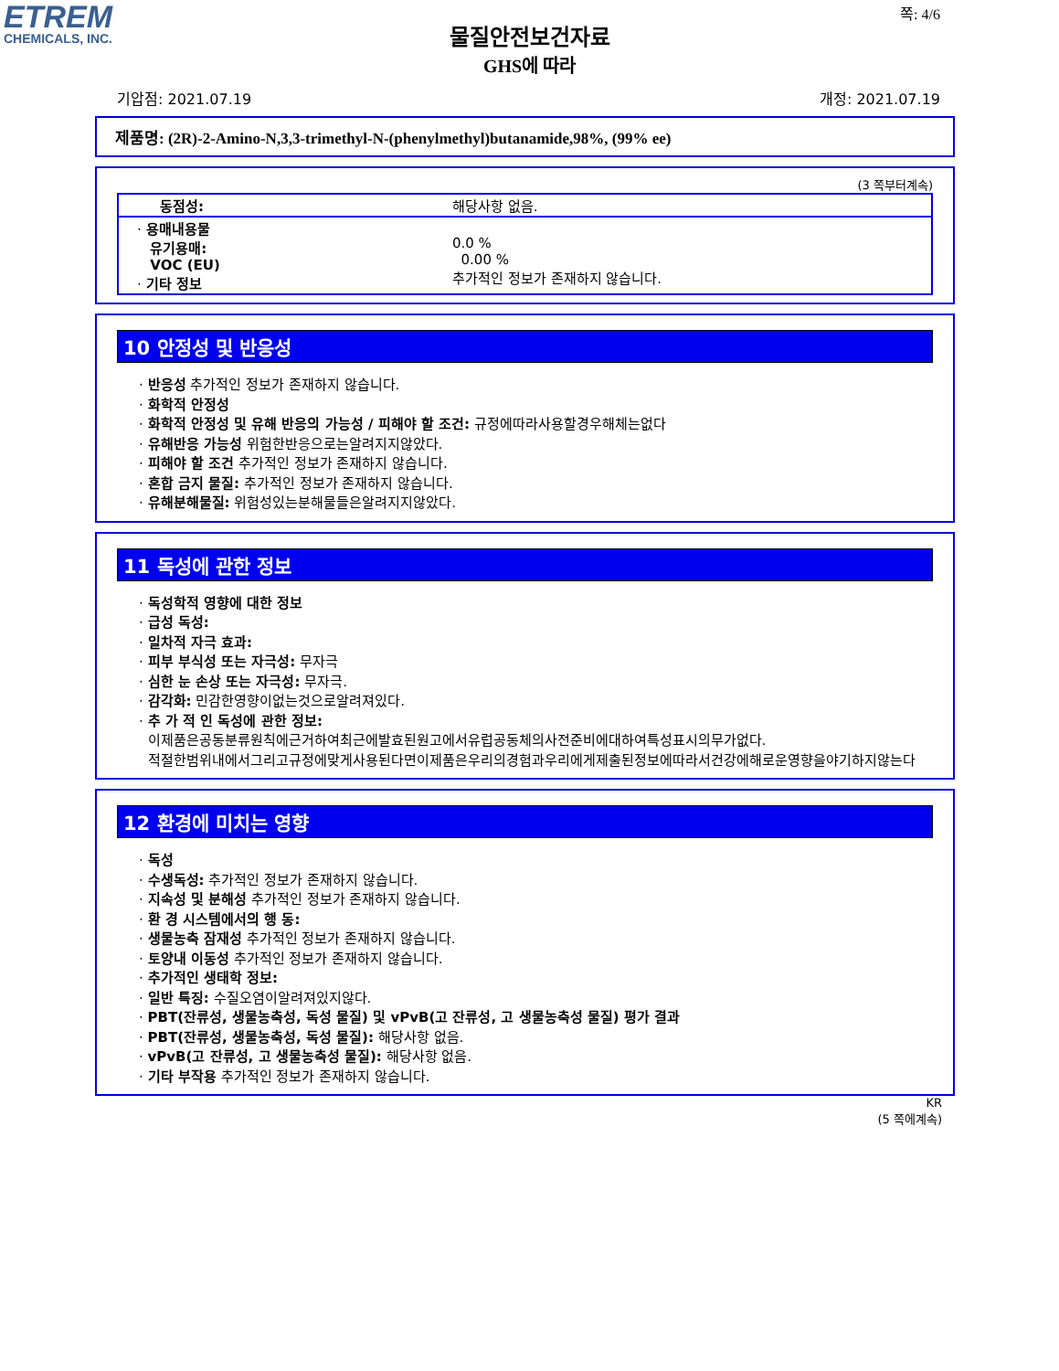ETREM
CHEMICALS, INC.
쪽: 4/6
물질안전보건자료
GHS에 따라
기압점: 2021.07.19 개정: 2021.07.19
제품명: (2R)-2-Amino-N,3,3-trimethyl-N-(phenylmethyl)butanamide,98%, (99% ee)
(3 쪽부터계속)
| 동점성: | 해당사항 없음. |
| · 용매내용물 유기용매: VOC (EU) · 기타 정보 | 0.0 % 0.00 % 추가적인 정보가 존재하지 않습니다. |
10 안정성 및 반응성
· 반응성 추가적인 정보가 존재하지 않습니다.
· 화학적 안정성
· 화학적 안정성 및 유해 반응의 가능성 / 피해야 할 조건: 규정에따라사용할경우해체는없다
· 유해반응 가능성 위험한반응으로는알려지지않았다.
· 피해야 할 조건 추가적인 정보가 존재하지 않습니다.
· 혼합 금지 물질: 추가적인 정보가 존재하지 않습니다.
· 유해분해물질: 위험성있는분해물들은알려지지않았다.
11 독성에 관한 정보
· 독성학적 영향에 대한 정보
· 급성 독성:
· 일차적 자극 효과:
· 피부 부식성 또는 자극성: 무자극
· 심한 눈 손상 또는 자극성: 무자극.
· 감각화: 민감한영향이없는것으로알려져있다.
· 추 가 적 인 독성에 관한 정보:
이제품은공동분류원칙에근거하여최근에발효된원고에서유럽공동체의사전준비에대하여특성표시의무가없다.
적절한범위내에서그리고규정에맞게사용된다면이제품은우리의경험과우리에게제출된정보에따라서건강에해로운영향을야기하지않는다
12 환경에 미치는 영향
· 독성
· 수생독성: 추가적인 정보가 존재하지 않습니다.
· 지속성 및 분해성 추가적인 정보가 존재하지 않습니다.
· 환 경 시스템에서의 행 동:
· 생물농축 잠재성 추가적인 정보가 존재하지 않습니다.
· 토양내 이동성 추가적인 정보가 존재하지 않습니다.
· 추가적인 생태학 정보:
· 일반 특징: 수질오염이알려져있지않다.
· PBT(잔류성, 생물농축성, 독성 물질) 및 vPvB(고 잔류성, 고 생물농축성 물질) 평가 결과
· PBT(잔류성, 생물농축성, 독성 물질): 해당사항 없음.
· vPvB(고 잔류성, 고 생물농축성 물질): 해당사항 없음.
· 기타 부작용 추가적인 정보가 존재하지 않습니다.
KR
(5 쪽에계속)